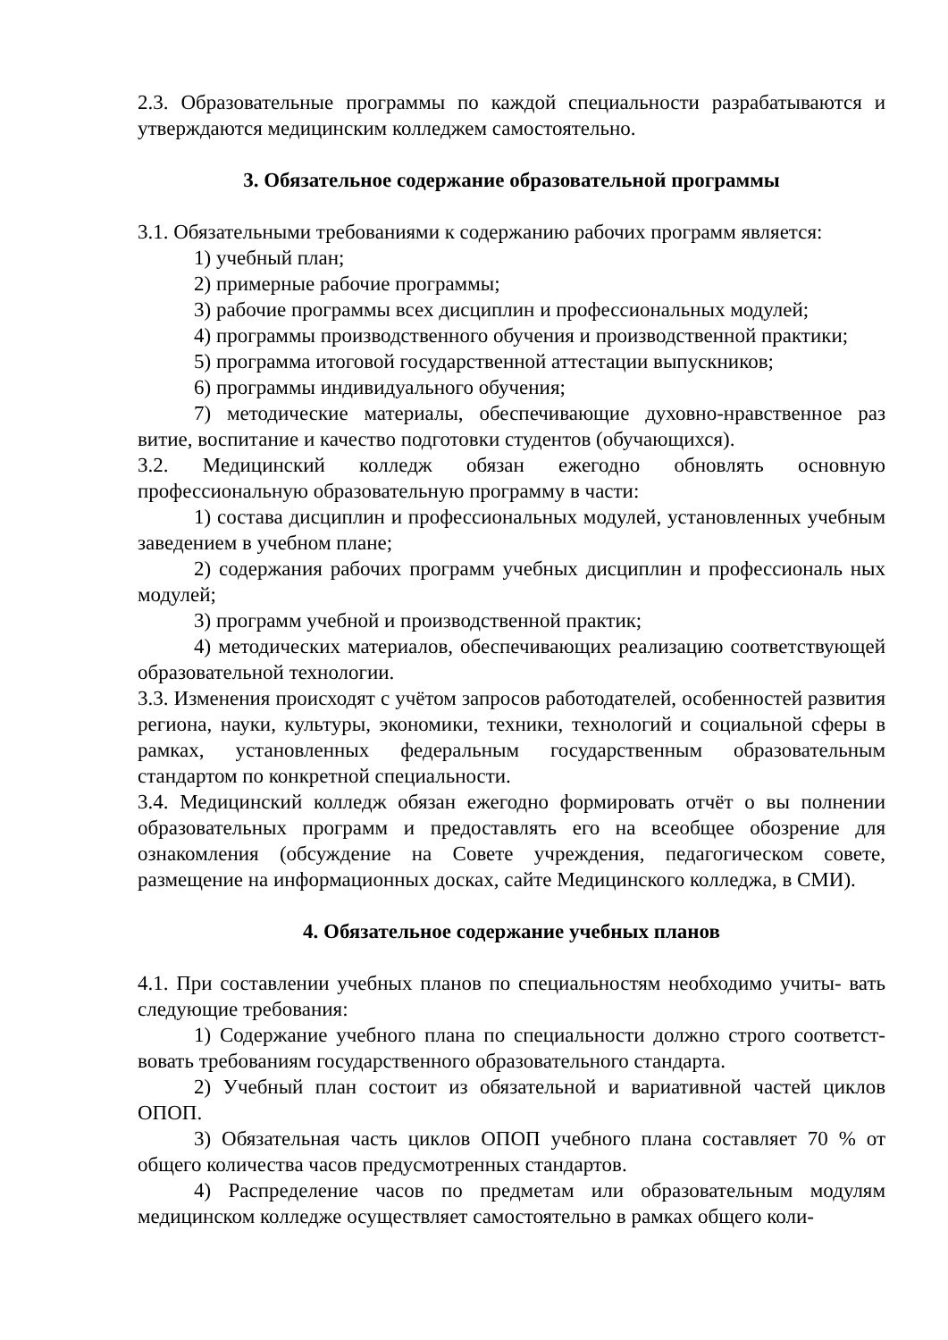2.3. Образовательные программы по каждой специальности разрабатываются и утверждаются медицинским колледжем самостоятельно.
3. Обязательное содержание образовательной программы
3.1. Обязательными требованиями к содержанию рабочих программ является:
1) учебный план;
2) примерные рабочие программы;
3) рабочие программы всех дисциплин и профессиональных модулей;
4) программы производственного обучения и производственной практики;
5) программа итоговой государственной аттестации выпускников;
6) программы индивидуального обучения;
7) методические материалы, обеспечивающие духовно-нравственное раз витие, воспитание и качество подготовки студентов (обучающихся).
3.2. Медицинский колледж обязан ежегодно обновлять основную профессиональную образовательную программу в части:
1) состава дисциплин и профессиональных модулей, установленных учебным заведением в учебном плане;
2) содержания рабочих программ учебных дисциплин и профессиональ ных модулей;
3) программ учебной и производственной практик;
4) методических материалов, обеспечивающих реализацию соответствующей образовательной технологии.
3.3. Изменения происходят с учётом запросов работодателей, особенностей развития региона, науки, культуры, экономики, техники, технологий и социальной сферы в рамках, установленных федеральным государственным образовательным стандартом по конкретной специальности.
3.4. Медицинский колледж обязан ежегодно формировать отчёт о вы полнении образовательных программ и предоставлять его на всеобщее обозрение для ознакомления (обсуждение на Совете учреждения, педагогическом совете, размещение на информационных досках, сайте Медицинского колледжа, в СМИ).
4. Обязательное содержание учебных планов
4.1. При составлении учебных планов по специальностям необходимо учиты- вать следующие требования:
1) Содержание учебного плана по специальности должно строго соответст- вовать требованиям государственного образовательного стандарта.
2) Учебный план состоит из обязательной и вариативной частей циклов ОПОП.
3) Обязательная часть циклов ОПОП учебного плана составляет 70 % от общего количества часов предусмотренных стандартов.
4) Распределение часов по предметам или образовательным модулям медицинском колледже осуществляет самостоятельно в рамках общего коли-